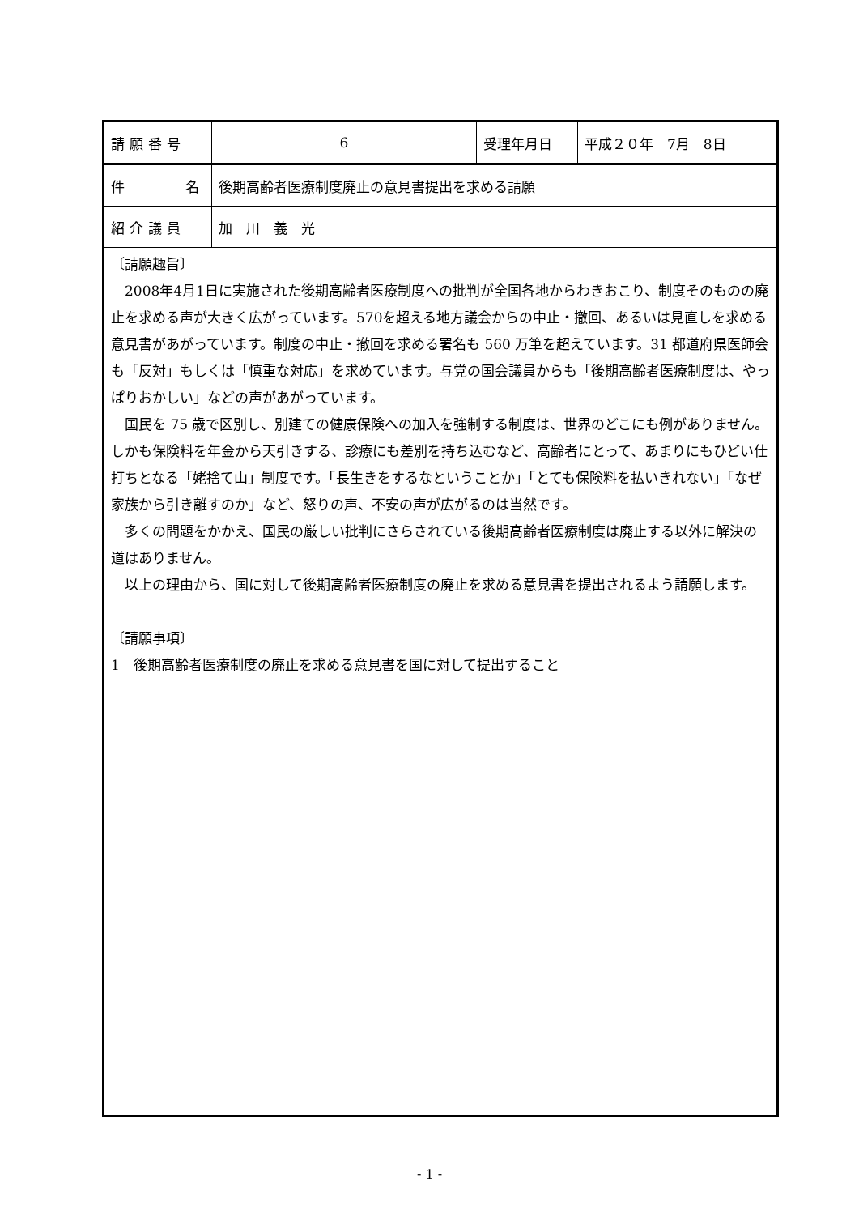| 請願番号 | 6 | 受理年月日 | 平成２０年 7月 8日 |
| 件 名 | 後期高齢者医療制度廃止の意見書提出を求める請願 | | |
| 紹介議員 | 加 川 義 光 | | |
| 〔請願趣旨〕 2008年4月1日に実施された後期高齢者医療制度への批判が全国各地からわきおこり、制度そのものの廃止を求める声が大きく広がっています。570を超える地方議会からの中止・撤回、あるいは見直しを求める意見書があがっています。制度の中止・撤回を求める署名も 560 万筆を超えています。31 都道府県医師会も「反対」もしくは「慎重な対応」を求めています。与党の国会議員からも「後期高齢者医療制度は、やっぱりおかしい」などの声があがっています。 国民を 75 歳で区別し、別建ての健康保険への加入を強制する制度は、世界のどこにも例がありません。しかも保険料を年金から天引きする、診療にも差別を持ち込むなど、高齢者にとって、あまりにもひどい仕打ちとなる「姥捨て山」制度です。「長生きをするなということか」「とても保険料を払いきれない」「なぜ家族から引き離すのか」など、怒りの声、不安の声が広がるのは当然です。 多くの問題をかかえ、国民の厳しい批判にさらされている後期高齢者医療制度は廃止する以外に解決の道はありません。 以上の理由から、国に対して後期高齢者医療制度の廃止を求める意見書を提出されるよう請願します。 〔請願事項〕 1 後期高齢者医療制度の廃止を求める意見書を国に対して提出すること | | | |
- 1 -